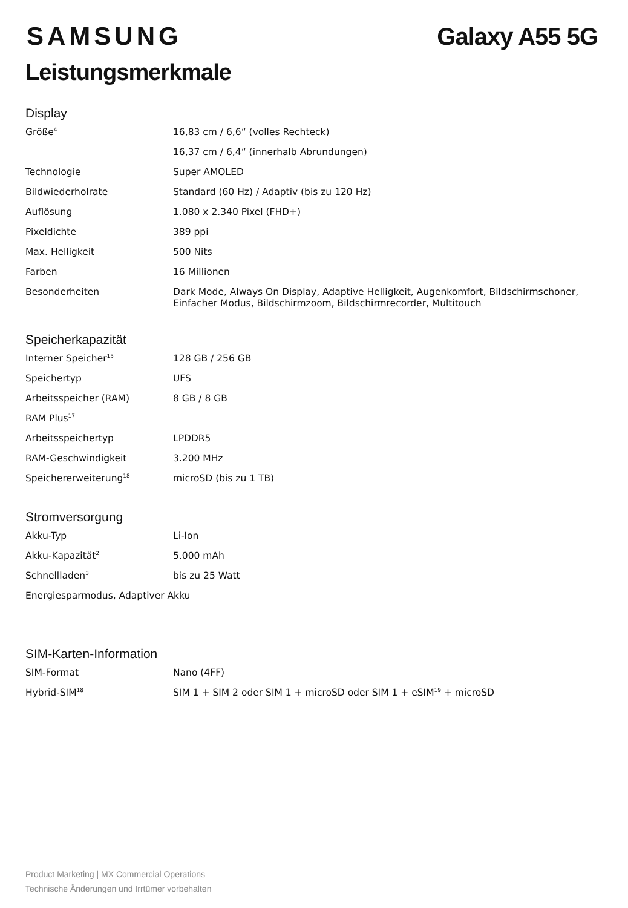SAMSUNG Galaxy A55 5G
Leistungsmerkmale
Display
| Größe<sup>4</sup> | 16,83 cm / 6,6“ (volles Rechteck) |
| | 16,37 cm / 6,4“ (innerhalb Abrundungen) |
| Technologie | Super AMOLED |
| Bildwiederholrate | Standard (60 Hz) / Adaptiv (bis zu 120 Hz) |
| Auflösung | 1.080 x 2.340 Pixel (FHD+) |
| Pixeldichte | 389 ppi |
| Max. Helligkeit | 500 Nits |
| Farben | 16 Millionen |
| Besonderheiten | Dark Mode, Always On Display, Adaptive Helligkeit, Augenkomfort, Bildschirmschoner, Einfacher Modus, Bildschirmzoom, Bildschirmrecorder, Multitouch |
Speicherkapazität
| Interner Speicher<sup>15</sup> | 128 GB / 256 GB |
| Speichertyp | UFS |
| Arbeitsspeicher (RAM) | 8 GB / 8 GB |
| RAM Plus<sup>17</sup> | |
| Arbeitsspeichertyp | LPDDR5 |
| RAM-Geschwindigkeit | 3.200 MHz |
| Speichererweiterung<sup>18</sup> | microSD (bis zu 1 TB) |
Stromversorgung
| Akku-Typ | Li-Ion |
| Akku-Kapazität<sup>2</sup> | 5.000 mAh |
| Schnellladen<sup>3</sup> | bis zu 25 Watt |
| Energiesparmodus, Adaptiver Akku | |
SIM-Karten-Information
| SIM-Format | Nano (4FF) |
| Hybrid-SIM<sup>18</sup> | SIM 1 + SIM 2 oder SIM 1 + microSD oder SIM 1 + eSIM<sup>19</sup> + microSD |
Product Marketing | MX Commercial Operations
Technische Änderungen und Irrtümer vorbehalten